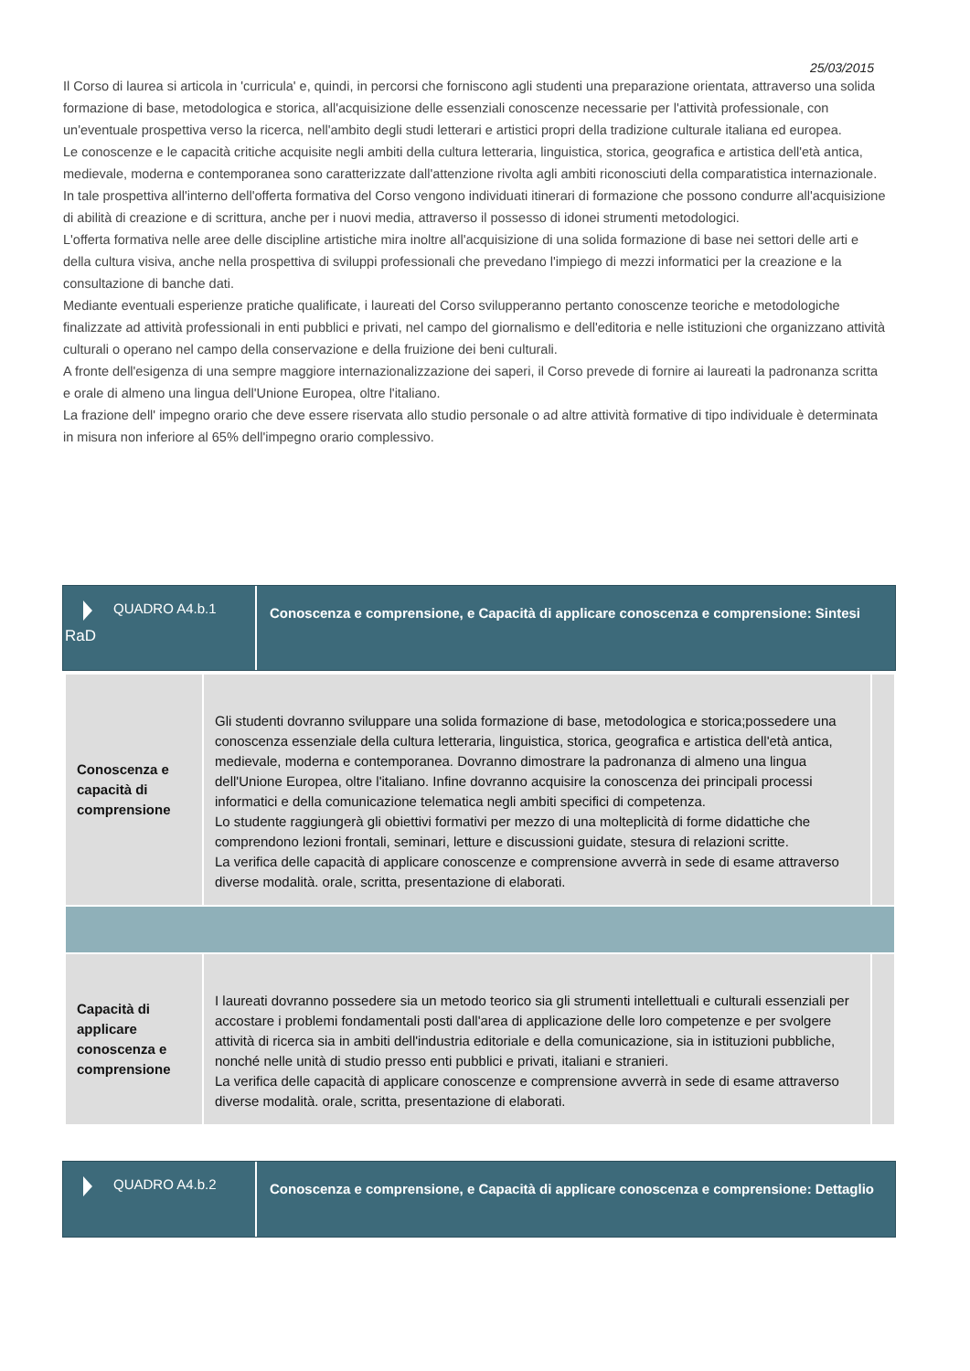25/03/2015
Il Corso di laurea si articola in 'curricula' e, quindi, in percorsi che forniscono agli studenti una preparazione orientata, attraverso una solida formazione di base, metodologica e storica, all'acquisizione delle essenziali conoscenze necessarie per l'attività professionale, con un'eventuale prospettiva verso la ricerca, nell'ambito degli studi letterari e artistici propri della tradizione culturale italiana ed europea.
Le conoscenze e le capacità critiche acquisite negli ambiti della cultura letteraria, linguistica, storica, geografica e artistica dell'età antica, medievale, moderna e contemporanea sono caratterizzate dall'attenzione rivolta agli ambiti riconosciuti della comparatistica internazionale.
In tale prospettiva all'interno dell'offerta formativa del Corso vengono individuati itinerari di formazione che possono condurre all'acquisizione di abilità di creazione e di scrittura, anche per i nuovi media, attraverso il possesso di idonei strumenti metodologici.
L'offerta formativa nelle aree delle discipline artistiche mira inoltre all'acquisizione di una solida formazione di base nei settori delle arti e della cultura visiva, anche nella prospettiva di sviluppi professionali che prevedano l'impiego di mezzi informatici per la creazione e la consultazione di banche dati.
Mediante eventuali esperienze pratiche qualificate, i laureati del Corso svilupperanno pertanto conoscenze teoriche e metodologiche finalizzate ad attività professionali in enti pubblici e privati, nel campo del giornalismo e dell'editoria e nelle istituzioni che organizzano attività culturali o operano nel campo della conservazione e della fruizione dei beni culturali.
A fronte dell'esigenza di una sempre maggiore internazionalizzazione dei saperi, il Corso prevede di fornire ai laureati la padronanza scritta e orale di almeno una lingua dell'Unione Europea, oltre l'italiano.
La frazione dell' impegno orario che deve essere riservata allo studio personale o ad altre attività formative di tipo individuale è determinata in misura non inferiore al 65% dell'impegno orario complessivo.
QUADRO A4.b.1
RaD
Conoscenza e comprensione, e Capacità di applicare conoscenza e comprensione: Sintesi
| Conoscenza e capacità di comprensione | Gli studenti dovranno sviluppare una solida formazione di base, metodologica e storica;possedere una conoscenza essenziale della cultura letteraria, linguistica, storica, geografica e artistica dell'età antica, medievale, moderna e contemporanea. Dovranno dimostrare la padronanza di almeno una lingua dell'Unione Europea, oltre l'italiano. Infine dovranno acquisire la conoscenza dei principali processi informatici e della comunicazione telematica negli ambiti specifici di competenza. Lo studente raggiungerà gli obiettivi formativi per mezzo di una molteplicità di forme didattiche che comprendono lezioni frontali, seminari, letture e discussioni guidate, stesura di relazioni scritte. La verifica delle capacità di applicare conoscenze e comprensione avverrà in sede di esame attraverso diverse modalità. orale, scritta, presentazione di elaborati. | |
| Capacità di applicare conoscenza e comprensione | I laureati dovranno possedere sia un metodo teorico sia gli strumenti intellettuali e culturali essenziali per accostare i problemi fondamentali posti dall'area di applicazione delle loro competenze e per svolgere attività di ricerca sia in ambiti dell'industria editoriale e della comunicazione, sia in istituzioni pubbliche, nonché nelle unità di studio presso enti pubblici e privati, italiani e stranieri. La verifica delle capacità di applicare conoscenze e comprensione avverrà in sede di esame attraverso diverse modalità. orale, scritta, presentazione di elaborati. | |
QUADRO A4.b.2
Conoscenza e comprensione, e Capacità di applicare conoscenza e comprensione: Dettaglio